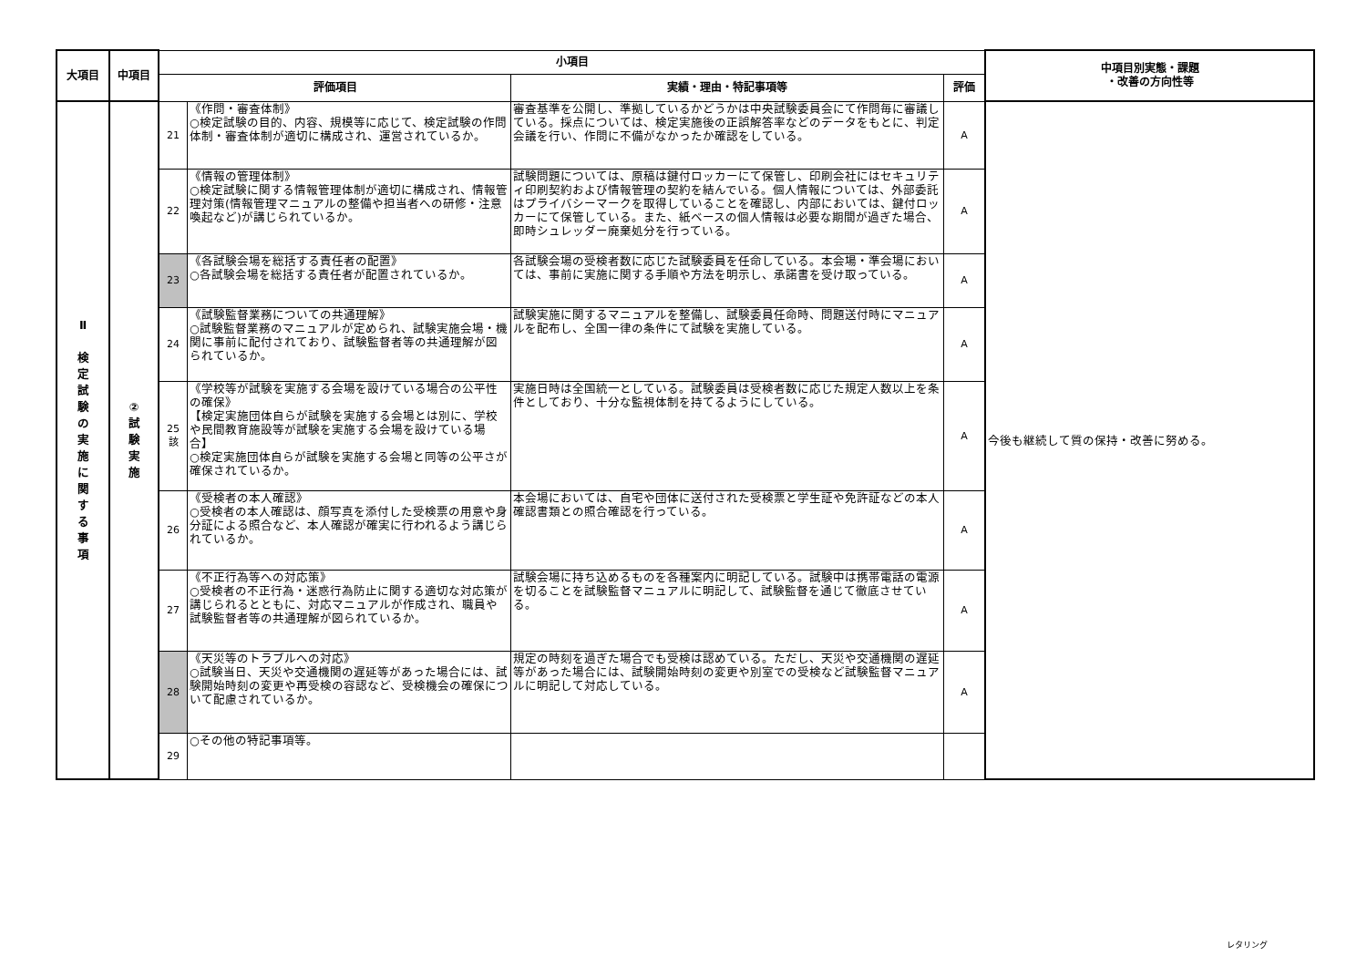| 大項目 | 中項目 | 小項目 | | | | 中項目別実態・課題 ・改善の方向性等 |
| --- | --- | --- | --- | --- | --- | --- |
| | | 評価項目 | | 実績・理由・特記事項等 | 評価 | |
| Ⅱ 検 定 試 験 の 実 施 に 関 す る 事 項 | ② 試 験 実 施 | 21 | 《作問・審査体制》 ○検定試験の目的、内容、規模等に応じて、検定試験の作問体制・審査体制が適切に構成され、運営されているか。 | 審査基準を公開し、準拠しているかどうかは中央試験委員会にて作問毎に審議している。採点については、検定実施後の正誤解答率などのデータをもとに、判定会議を行い、作問に不備がなかったか確認をしている。 | A | 今後も継続して質の保持・改善に努める。 |
| | | 22 | 《情報の管理体制》 ○検定試験に関する情報管理体制が適切に構成され、情報管理対策(情報管理マニュアルの整備や担当者への研修・注意喚起など)が講じられているか。 | 試験問題については、原稿は鍵付ロッカーにて保管し、印刷会社にはセキュリティ印刷契約および情報管理の契約を結んでいる。個人情報については、外部委託はプライバシーマークを取得していることを確認し、内部においては、鍵付ロッカーにて保管している。また、紙ベースの個人情報は必要な期間が過ぎた場合、即時シュレッダー廃棄処分を行っている。 | A | |
| | | 23 | 《各試験会場を総括する責任者の配置》 ○各試験会場を総括する責任者が配置されているか。 | 各試験会場の受検者数に応じた試験委員を任命している。本会場・準会場においては、事前に実施に関する手順や方法を明示し、承諾書を受け取っている。 | A | |
| | | 24 | 《試験監督業務についての共通理解》 ○試験監督業務のマニュアルが定められ、試験実施会場・機関に事前に配付されており、試験監督者等の共通理解が図られているか。 | 試験実施に関するマニュアルを整備し、試験委員任命時、問題送付時にマニュアルを配布し、全国一律の条件にて試験を実施している。 | A | |
| | | 25 該 | 《学校等が試験を実施する会場を設けている場合の公平性の確保》 【検定実施団体自らが試験を実施する会場とは別に、学校や民間教育施設等が試験を実施する会場を設けている場合】 ○検定実施団体自らが試験を実施する会場と同等の公平さが確保されているか。 | 実施日時は全国統一としている。試験委員は受検者数に応じた規定人数以上を条件としており、十分な監視体制を持てるようにしている。 | A | |
| | | 26 | 《受検者の本人確認》 ○受検者の本人確認は、顔写真を添付した受検票の用意や身分証による照合など、本人確認が確実に行われるよう講じられているか。 | 本会場においては、自宅や団体に送付された受検票と学生証や免許証などの本人確認書類との照合確認を行っている。 | A | |
| | | 27 | 《不正行為等への対応策》 ○受検者の不正行為・迷惑行為防止に関する適切な対応策が講じられるとともに、対応マニュアルが作成され、職員や試験監督者等の共通理解が図られているか。 | 試験会場に持ち込めるものを各種案内に明記している。試験中は携帯電話の電源を切ることを試験監督マニュアルに明記して、試験監督を通じて徹底させている。 | A | |
| | | 28 | 《天災等のトラブルへの対応》 ○試験当日、天災や交通機関の遅延等があった場合には、試験開始時刻の変更や再受検の容認など、受検機会の確保について配慮されているか。 | 規定の時刻を過ぎた場合でも受検は認めている。ただし、天災や交通機関の遅延等があった場合には、試験開始時刻の変更や別室での受検など試験監督マニュアルに明記して対応している。 | A | |
| | | 29 | ○その他の特記事項等。 | | | |
レタリング